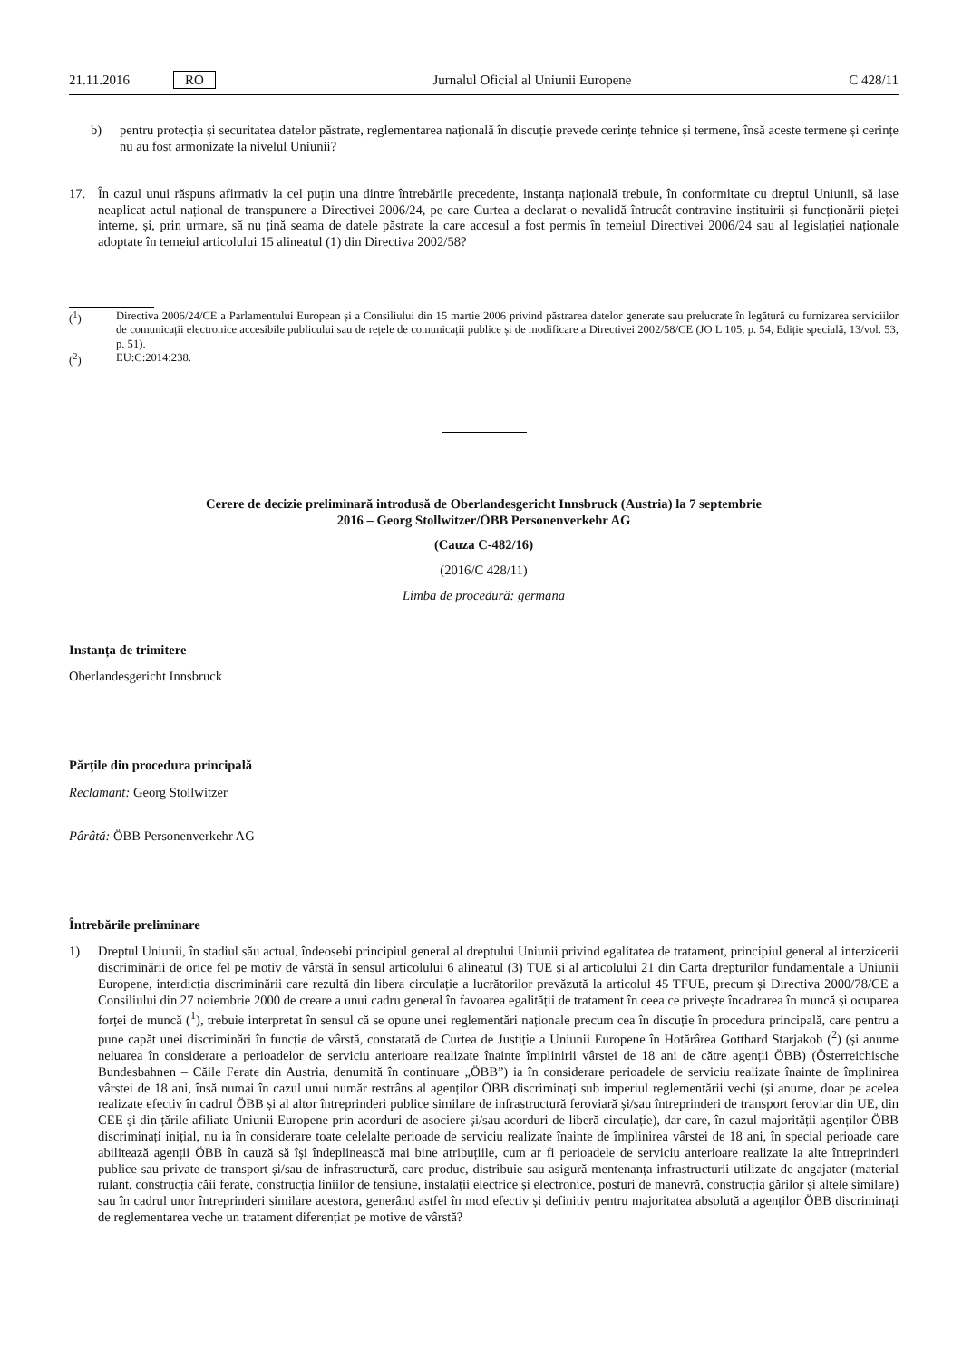21.11.2016 RO
Jurnalul Oficial al Uniunii Europene C 428/11
b) pentru protecția și securitatea datelor păstrate, reglementarea națională în discuție prevede cerințe tehnice și termene, însă aceste termene și cerințe nu au fost armonizate la nivelul Uniunii?
17. În cazul unui răspuns afirmativ la cel puțin una dintre întrebările precedente, instanța națională trebuie, în conformitate cu dreptul Uniunii, să lase neaplicat actul național de transpunere a Directivei 2006/24, pe care Curtea a declarat-o nevalidă întrucât contravine instituirii și funcționării pieței interne, și, prin urmare, să nu țină seama de datele păstrate la care accesul a fost permis în temeiul Directivei 2006/24 sau al legislației naționale adoptate în temeiul articolului 15 alineatul (1) din Directiva 2002/58?
(<sup>1</sup>) Directiva 2006/24/CE a Parlamentului European și a Consiliului din 15 martie 2006 privind păstrarea datelor generate sau prelucrate în legătură cu furnizarea serviciilor de comunicații electronice accesibile publicului sau de rețele de comunicații publice și de modificare a Directivei 2002/58/CE (JO L 105, p. 54, Ediție specială, 13/vol. 53, p. 51).
(<sup>2</sup>) EU:C:2014:238.
Cerere de decizie preliminară introdusă de Oberlandesgericht Innsbruck (Austria) la 7 septembrie
2016 – Georg Stollwitzer/ÖBB Personenverkehr AG
(Cauza C-482/16)
(2016/C 428/11)
Limba de procedură: germana
Instanța de trimitere
Oberlandesgericht Innsbruck
Părțile din procedura principală
Reclamant: Georg Stollwitzer
Pârâtă: ÖBB Personenverkehr AG
Întrebările preliminare
1) Dreptul Uniunii, în stadiul său actual, îndeosebi principiul general al dreptului Uniunii privind egalitatea de tratament, principiul general al interzicerii discriminării de orice fel pe motiv de vârstă în sensul articolului 6 alineatul (3) TUE și al articolului 21 din Carta drepturilor fundamentale a Uniunii Europene, interdicția discriminării care rezultă din libera circulație a lucrătorilor prevăzută la articolul 45 TFUE, precum și Directiva 2000/78/CE a Consiliului din 27 noiembrie 2000 de creare a unui cadru general în favoarea egalității de tratament în ceea ce privește încadrarea în muncă și ocuparea forței de muncă (<sup>1</sup>), trebuie interpretat în sensul că se opune unei reglementări naționale precum cea în discuție în procedura principală, care pentru a pune capăt unei discriminări în funcție de vârstă, constatată de Curtea de Justiție a Uniunii Europene în Hotărârea Gotthard Starjakob (<sup>2</sup>) (și anume neluarea în considerare a perioadelor de serviciu anterioare realizate înainte împlinirii vârstei de 18 ani de către agenții ÖBB) (Österreichische Bundesbahnen – Căile Ferate din Austria, denumită în continuare „ÖBB”) ia în considerare perioadele de serviciu realizate înainte de împlinirea vârstei de 18 ani, însă numai în cazul unui număr restrâns al agenților ÖBB discriminați sub imperiul reglementării vechi (și anume, doar pe acelea realizate efectiv în cadrul ÖBB și al altor întreprinderi publice similare de infrastructură feroviară și/sau întreprinderi de transport feroviar din UE, din CEE și din țările afiliate Uniunii Europene prin acorduri de asociere și/sau acorduri de liberă circulație), dar care, în cazul majorității agenților ÖBB discriminați inițial, nu ia în considerare toate celelalte perioade de serviciu realizate înainte de împlinirea vârstei de 18 ani, în special perioade care abilitează agenții ÖBB în cauză să își îndeplinească mai bine atribuțiile, cum ar fi perioadele de serviciu anterioare realizate la alte întreprinderi publice sau private de transport și/sau de infrastructură, care produc, distribuie sau asigură mentenanța infrastructurii utilizate de angajator (material rulant, construcția căii ferate, construcția liniilor de tensiune, instalații electrice și electronice, posturi de manevră, construcția gărilor și altele similare) sau în cadrul unor întreprinderi similare acestora, generând astfel în mod efectiv și definitiv pentru majoritatea absolută a agenților ÖBB discriminați de reglementarea veche un tratament diferențiat pe motive de vârstă?